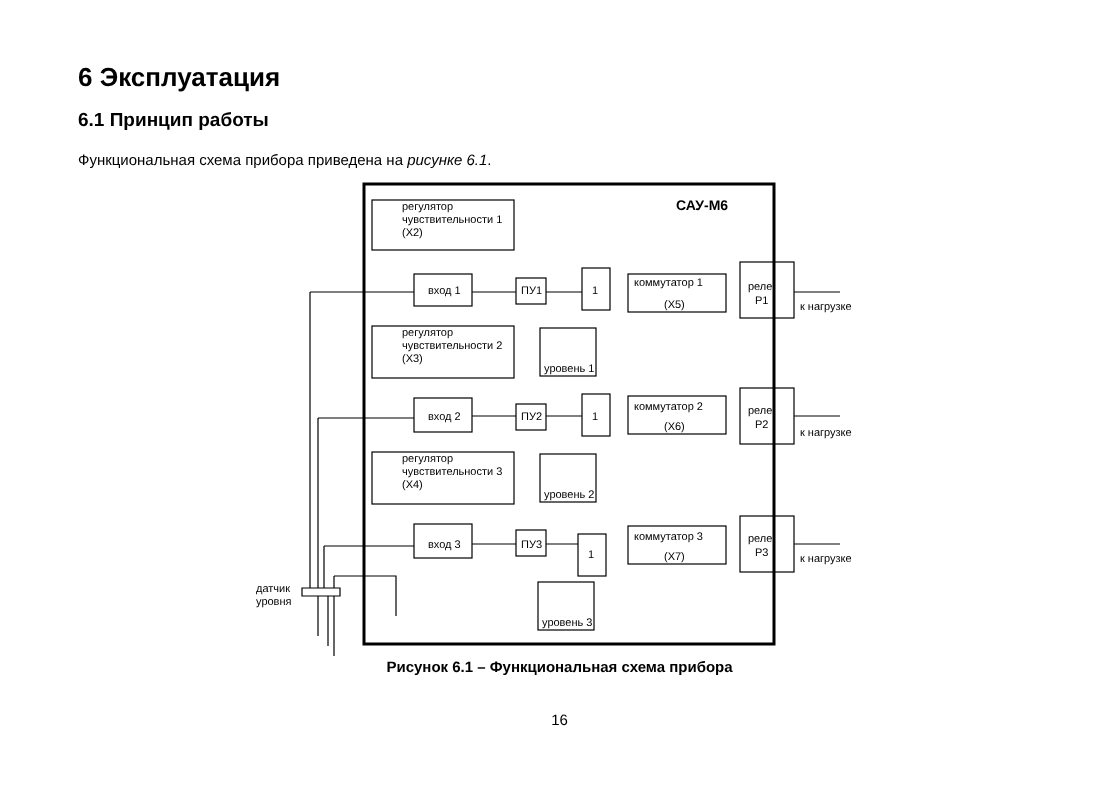6 Эксплуатация
6.1 Принцип работы
Функциональная схема прибора приведена на рисунке 6.1.
регулятор
чувствительности 1
(X2)
САУ-М6
вход 1
ПУ1
1
коммутатор 1
(X5)
реле
Р1
к нагрузке
уровень 1
регулятор
чувствительности 2
(X3)
вход 2
ПУ2
1
коммутатор 2
(X6)
реле
Р2
к нагрузке
уровень 2
регулятор
чувствительности 3
(X4)
вход 3
ПУ3
1
коммутатор 3
(X7)
реле
Р3
к нагрузке
уровень 3
датчик
уровня
Рисунок 6.1 – Функциональная схема прибора
16